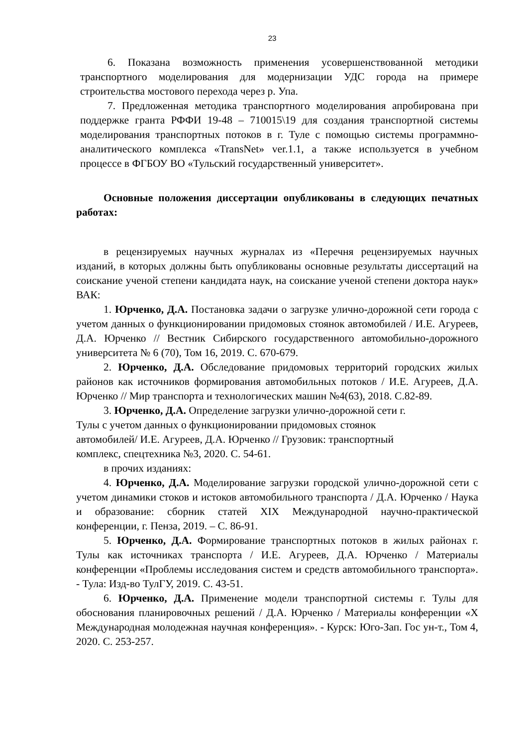23
6. Показана возможность применения усовершенствованной методики транспортного моделирования для модернизации УДС города на примере строительства мостового перехода через р. Упа.
7. Предложенная методика транспортного моделирования апробирована при поддержке гранта РФФИ 19-48 – 710015\19 для создания транспортной системы моделирования транспортных потоков в г. Туле с помощью системы программно-аналитического комплекса «TransNet» ver.1.1, а также используется в учебном процессе в ФГБОУ ВО «Тульский государственный университет».
Основные положения диссертации опубликованы в следующих печатных работах:
в рецензируемых научных журналах из «Перечня рецензируемых научных изданий, в которых должны быть опубликованы основные результаты диссертаций на соискание ученой степени кандидата наук, на соискание ученой степени доктора наук» ВАК:
1. Юрченко, Д.А. Постановка задачи о загрузке улично-дорожной сети города с учетом данных о функционировании придомовых стоянок автомобилей / И.Е. Агуреев, Д.А. Юрченко // Вестник Сибирского государственного автомобильно-дорожного университета № 6 (70), Том 16, 2019. С. 670-679.
2. Юрченко, Д.А. Обследование придомовых территорий городских жилых районов как источников формирования автомобильных потоков / И.Е. Агуреев, Д.А. Юрченко // Мир транспорта и технологических машин №4(63), 2018. С.82-89.
3. Юрченко, Д.А. Определение загрузки улично-дорожной сети г.
Тулы с учетом данных о функционировании придомовых стоянок
автомобилей/ И.Е. Агуреев, Д.А. Юрченко // Грузовик: транспортный
комплекс, спецтехника №3, 2020. С. 54-61.
в прочих изданиях:
4. Юрченко, Д.А. Моделирование загрузки городской улично-дорожной сети с учетом динамики стоков и истоков автомобильного транспорта / Д.А. Юрченко / Наука и образование: сборник статей XIX Международной научно-практической конференции, г. Пенза, 2019. – С. 86-91.
5. Юрченко, Д.А. Формирование транспортных потоков в жилых районах г. Тулы как источниках транспорта / И.Е. Агуреев, Д.А. Юрченко / Материалы конференции «Проблемы исследования систем и средств автомобильного транспорта». - Тула: Изд-во ТулГУ, 2019. С. 43-51.
6. Юрченко, Д.А. Применение модели транспортной системы г. Тулы для обоснования планировочных решений / Д.А. Юрченко / Материалы конференции «X Международная молодежная научная конференция». - Курск: Юго-Зап. Гос ун-т., Том 4, 2020. С. 253-257.